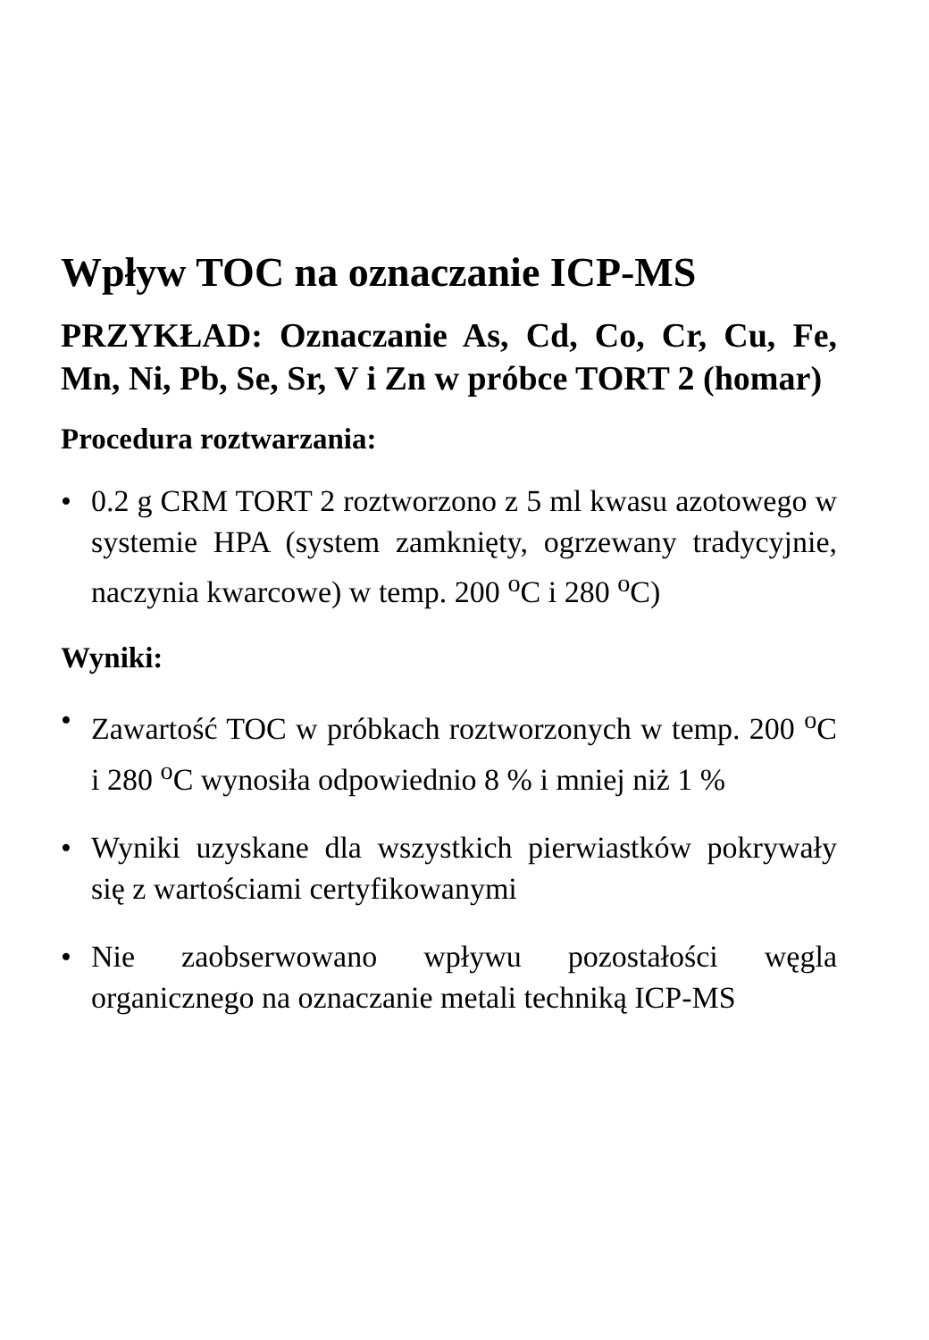Wpływ TOC na oznaczanie ICP-MS
PRZYKŁAD: Oznaczanie As, Cd, Co, Cr, Cu, Fe, Mn, Ni, Pb, Se, Sr, V i Zn w próbce TORT 2 (homar)
Procedura roztwarzania:
• 0.2 g CRM TORT 2 roztworzono z 5 ml kwasu azotowego w systemie HPA (system zamknięty, ogrzewany tradycyjnie, naczynia kwarcowe) w temp. 200 <sup>o</sup>C i 280 <sup>o</sup>C)
Wyniki:
• Zawartość TOC w próbkach roztworzonych w temp. 200 <sup>o</sup>C i 280 <sup>o</sup>C wynosiła odpowiednio 8 % i mniej niż 1 %
• Wyniki uzyskane dla wszystkich pierwiastków pokrywały się z wartościami certyfikowanymi
• Nie zaobserwowano wpływu pozostałości węgla organicznego na oznaczanie metali techniką ICP-MS